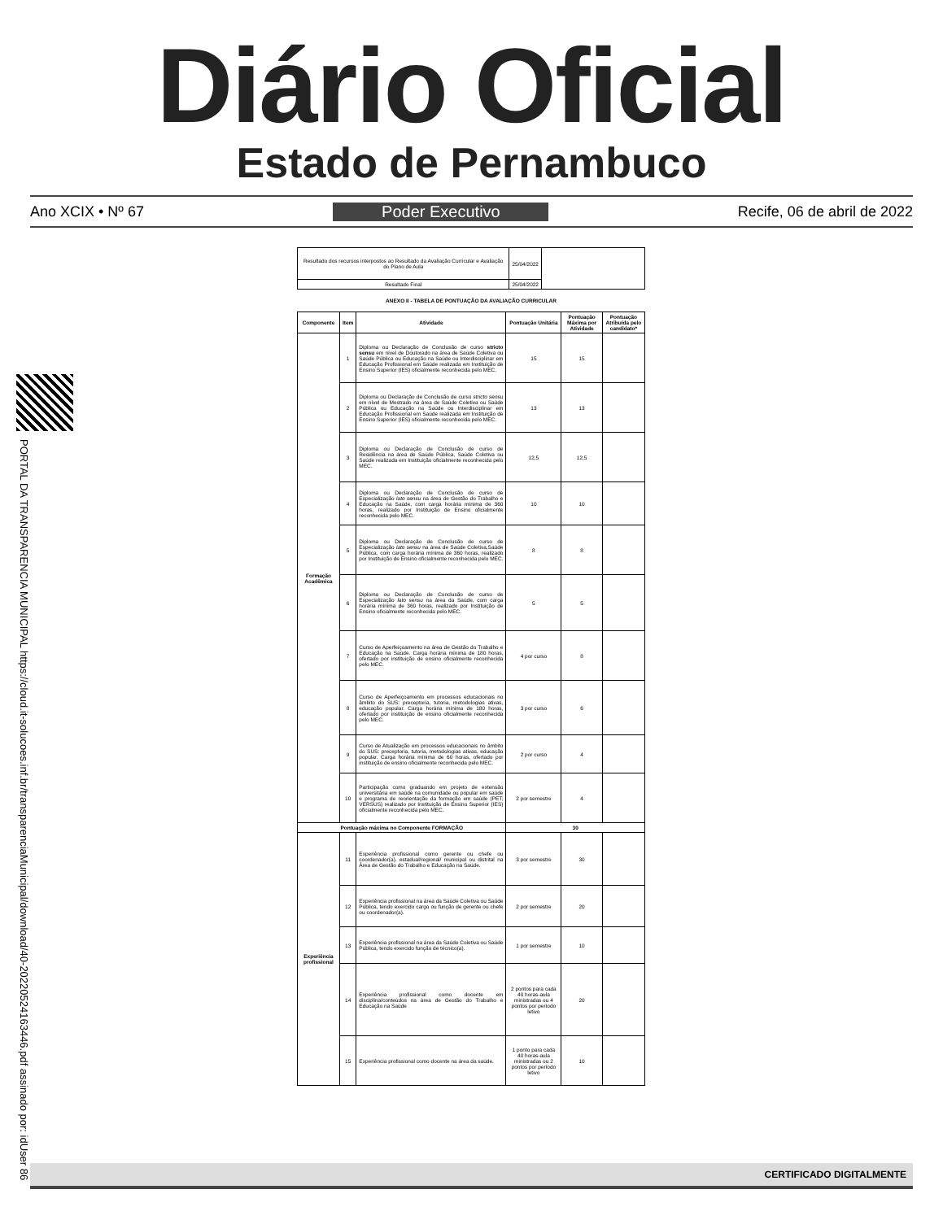Diário Oficial
Estado de Pernambuco
Ano XCIX • Nº 67 Poder Executivo Recife, 06 de abril de 2022
PORTAL DA TRANSPARENCIA MUNICIPAL https://cloud.it-solucoes.inf.br/transparenciaMunicipal/download/40-20220524163446.pdf assinado por: idUser 86
| Resultado dos recursos interpostos ao Resultado da Avaliação Curricular e Avaliação do Plano de Aula | 25/04/2022 | |
| Resultado Final | 25/04/2022 | |
ANEXO II - TABELA DE PONTUAÇÃO DA AVALIAÇÃO CURRICULAR
| Componente | Item | Atividade | Pontuação Unitária | Pontuação Máxima por Atividade | Pontuação Atribuída pelo candidato* |
| --- | --- | --- | --- | --- | --- |
| Formação Acadêmica | 1 | Diploma ou Declaração de Conclusão de curso stricto sensu em nível de Doutorado na área de Saúde Coletiva ou Saúde Pública ou Educação na Saúde ou Interdisciplinar em Educação Profissional em Saúde realizada em Instituição de Ensino Superior (IES) oficialmente reconhecida pelo MEC. | 15 | 15 | |
| | 2 | Diploma ou Declaração de Conclusão de curso stricto sensu em nível de Mestrado na área de Saúde Coletiva ou Saúde Pública ou Educação na Saúde ou Interdisciplinar em Educação Profissional em Saúde realizada em Instituição de Ensino Superior (IES) oficialmente reconhecida pelo MEC. | 13 | 13 | |
| | 3 | Diploma ou Declaração de Conclusão de curso de Residência na área de Saúde Pública, Saúde Coletiva ou Saúde realizada em Instituição oficialmente reconhecida pelo MEC. | 12,5 | 12,5 | |
| | 4 | Diploma ou Declaração de Conclusão de curso de Especialização lato sensu na área de Gestão do Trabalho e Educação na Saúde, com carga horária mínima de 360 horas, realizado por Instituição de Ensino oficialmente reconhecida pelo MEC. | 10 | 10 | |
| | 5 | Diploma ou Declaração de Conclusão de curso de Especialização lato sensu na área de Saúde Coletiva,Saúde Pública, com carga horária mínima de 360 horas, realizado por Instituição de Ensino oficialmente reconhecida pelo MEC. | 8 | 8 | |
| | 6 | Diploma ou Declaração de Conclusão de curso de Especialização lato sensu na área da Saúde, com carga horária mínima de 360 horas, realizado por Instituição de Ensino oficialmente reconhecida pelo MEC. | 5 | 5 | |
| | 7 | Curso de Aperfeiçoamento na área de Gestão do Trabalho e Educação na Saúde. Carga horária mínima de 180 horas, ofertado por instituição de ensino oficialmente reconhecida pelo MEC. | 4 por curso | 8 | |
| | 8 | Curso de Aperfeiçoamento em processos educacionais no âmbito do SUS: preceptoria, tutoria, metodologias ativas, educação popular. Carga horária mínima de 180 horas, ofertado por instituição de ensino oficialmente reconhecida pelo MEC. | 3 por curso | 6 | |
| | 9 | Curso de Atualização em processos educacionais no âmbito do SUS: preceptoria, tutoria, metodologias ativas, educação popular. Carga horária mínima de 60 horas, ofertado por instituição de ensino oficialmente reconhecida pelo MEC. | 2 por curso | 4 | |
| | 10 | Participação como graduando em projeto de extensão universitária em saúde na comunidade ou popular em saúde e programa de reorientação da formação em saúde (PET; VERSUS) realizado por Instituição de Ensino Superior (IES) oficialmente reconhecida pelo MEC. | 2 por semestre | 4 | |
| Pontuação máxima no Componente FORMAÇÃO | | | 30 | | |
| Experiência profissional | 11 | Experiência profissional como gerente ou chefe ou coordenador(a). estadual/regional/ municipal ou distrital na Área de Gestão do Trabalho e Educação na Saúde. | 3 por semestre | 30 | |
| | 12 | Experiência profissional na área da Saúde Coletiva ou Saúde Pública, tendo exercido cargo ou função de gerente ou chefe ou coordenador(a). | 2 por semestre | 20 | |
| | 13 | Experiência profissional na área da Saúde Coletiva ou Saúde Pública, tendo exercido função de técnico(a). | 1 por semestre | 10 | |
| | 14 | Experiência profissional como docente em disciplina/conteúdos na área de Gestão do Trabalho e Educação na Saúde | 2 pontos para cada 40 horas-aula ministradas ou 4 pontos por período letivo | 20 | |
| | 15 | Experiência profissional como docente na área da saúde. | 1 ponto para cada 40 horas-aula ministradas ou 2 pontos por período letivo | 10 | |
CERTIFICADO DIGITALMENTE